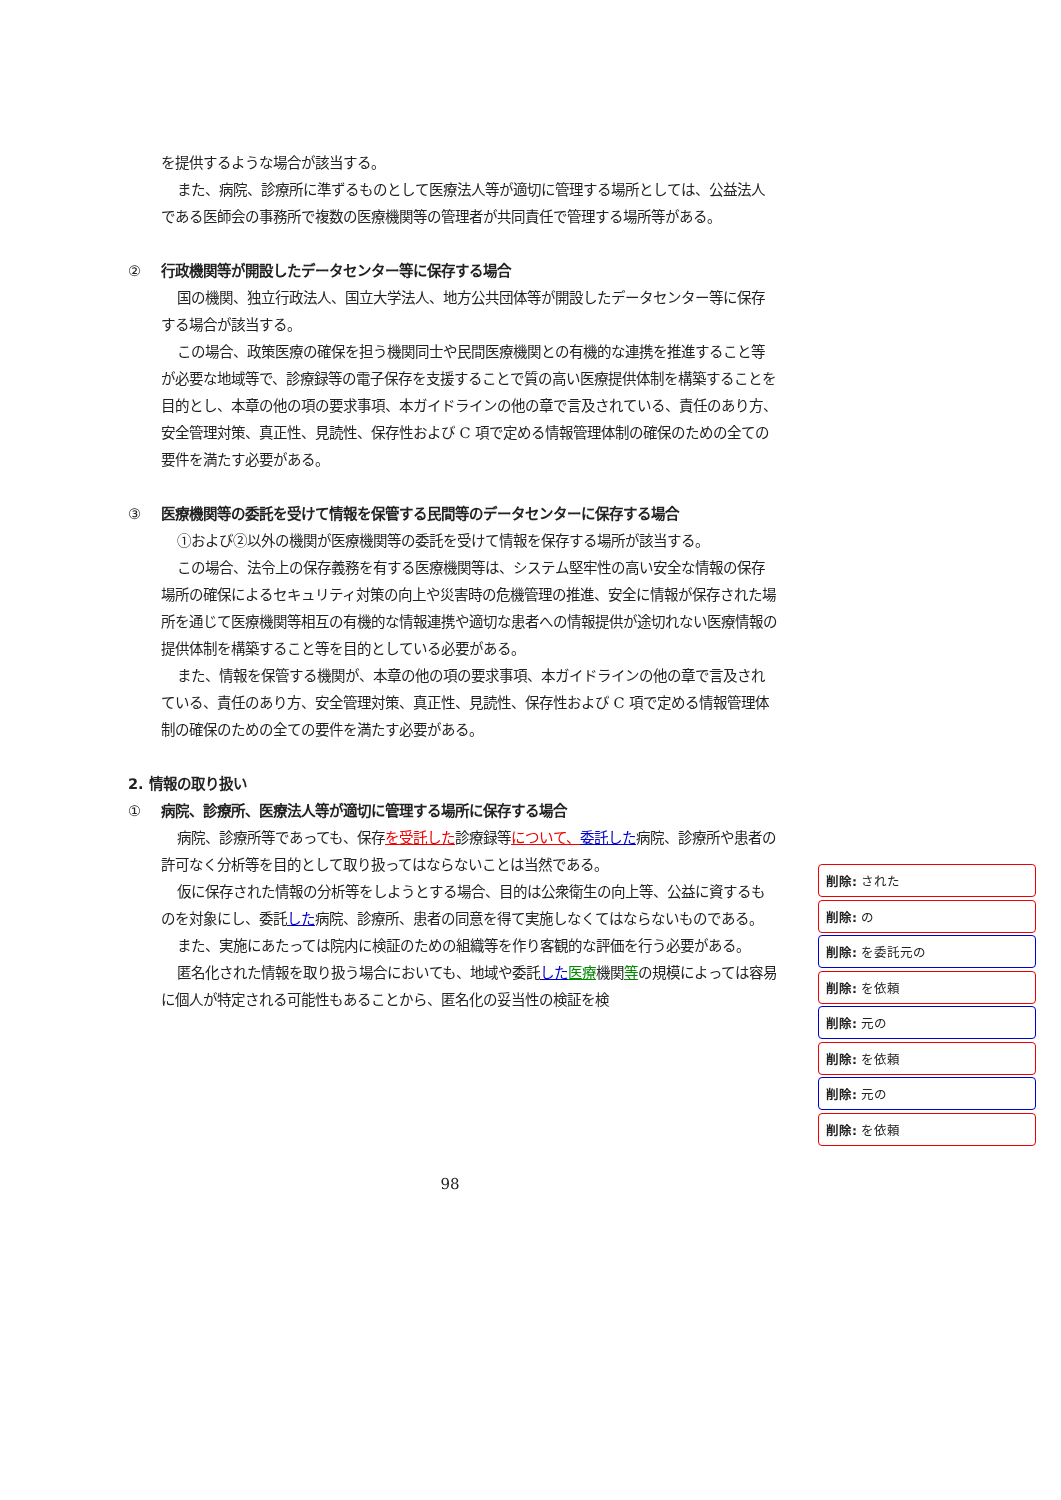を提供するような場合が該当する。
また、病院、診療所に準ずるものとして医療法人等が適切に管理する場所としては、公益法人である医師会の事務所で複数の医療機関等の管理者が共同責任で管理する場所等がある。
② 行政機関等が開設したデータセンター等に保存する場合
国の機関、独立行政法人、国立大学法人、地方公共団体等が開設したデータセンター等に保存する場合が該当する。
この場合、政策医療の確保を担う機関同士や民間医療機関との有機的な連携を推進すること等が必要な地域等で、診療録等の電子保存を支援することで質の高い医療提供体制を構築することを目的とし、本章の他の項の要求事項、本ガイドラインの他の章で言及されている、責任のあり方、安全管理対策、真正性、見読性、保存性および C 項で定める情報管理体制の確保のための全ての要件を満たす必要がある。
③ 医療機関等の委託を受けて情報を保管する民間等のデータセンターに保存する場合
①および②以外の機関が医療機関等の委託を受けて情報を保存する場所が該当する。
この場合、法令上の保存義務を有する医療機関等は、システム堅牢性の高い安全な情報の保存場所の確保によるセキュリティ対策の向上や災害時の危機管理の推進、安全に情報が保存された場所を通じて医療機関等相互の有機的な情報連携や適切な患者への情報提供が途切れない医療情報の提供体制を構築すること等を目的としている必要がある。
また、情報を保管する機関が、本章の他の項の要求事項、本ガイドラインの他の章で言及されている、責任のあり方、安全管理対策、真正性、見読性、保存性および C 項で定める情報管理体制の確保のための全ての要件を満たす必要がある。
2. 情報の取り扱い
① 病院、診療所、医療法人等が適切に管理する場所に保存する場合
病院、診療所等であっても、保存を受託した診療録等について、委託した病院、診療所や患者の許可なく分析等を目的として取り扱ってはならないことは当然である。
仮に保存された情報の分析等をしようとする場合、目的は公衆衛生の向上等、公益に資するものを対象にし、委託した病院、診療所、患者の同意を得て実施しなくてはならないものである。
また、実施にあたっては院内に検証のための組織等を作り客観的な評価を行う必要がある。
匿名化された情報を取り扱う場合においても、地域や委託した 医療機関等の規模によっては容易に個人が特定される可能性もあることから、匿名化の妥当性の検証を検
削除: された
削除: の
削除: を委託元の
削除: を依頼
削除: 元の
削除: を依頼
削除: 元の
削除: を依頼
98